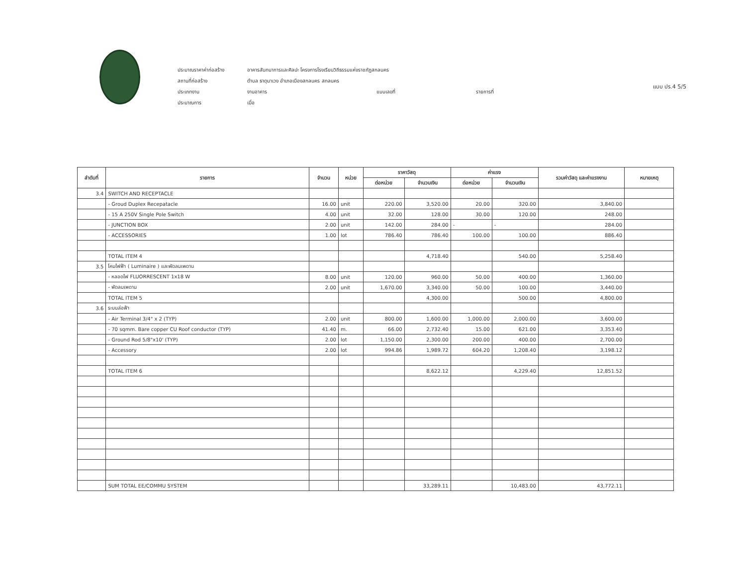แบบ ปร.4 5/5
ประมาณราคาค่าก่อสร้าง อาคารสันทนาการและศิลปะ โครงการโรงเรียนวิถีธรรมแห่งราชภัฏสกลนคร
สถานที่ก่อสร้าง ตำบล ธาตุนาเวง อำเภอเมืองสกลนคร สกลนคร
ประเภทงาน งานอาคาร แบบเลขที่ รายการที่
ประมาณการ เมื่อ
| ลำดับที่ | รายการ | จำนวน | หน่วย | ราคาวัสดุ | | ค่าแรง | | รวมค่าวัสดุ และค่าแรงงาน | หมายเหตุ |
| --- | --- | --- | --- | --- | --- | --- | --- | --- | --- |
| | | | | ต่อหน่วย | จำนวนเงิน | ต่อหน่วย | จำนวนเงิน | | |
| 3.4 | SWITCH AND RECEPTACLE | | | | | | | | |
| | - Groud Duplex Recepatacle | 16.00 | unit | 220.00 | 3,520.00 | 20.00 | 320.00 | 3,840.00 | |
| | - 15 A 250V Single Pole Switch | 4.00 | unit | 32.00 | 128.00 | 30.00 | 120.00 | 248.00 | |
| | - JUNCTION BOX | 2.00 | unit | 142.00 | 284.00 | - | - | 284.00 | |
| | - ACCESSORIES | 1.00 | lot | 786.40 | 786.40 | 100.00 | 100.00 | 886.40 | |
| | TOTAL ITEM 4 | | | | 4,718.40 | | 540.00 | 5,258.40 | |
| 3.5 | โคมไฟฟ้า ( Luminaire ) และพัดลมเพดาน | | | | | | | | |
| | - หลอดไฟ FLUORRESCENT 1x18 W | 8.00 | unit | 120.00 | 960.00 | 50.00 | 400.00 | 1,360.00 | |
| | - พัดลมเพดาน | 2.00 | unit | 1,670.00 | 3,340.00 | 50.00 | 100.00 | 3,440.00 | |
| | TOTAL ITEM 5 | | | | 4,300.00 | | 500.00 | 4,800.00 | |
| 3.6 | ระบบล่อฟ้า | | | | | | | | |
| | - Air Terminal 3/4" x 2 (TYP) | 2.00 | unit | 800.00 | 1,600.00 | 1,000.00 | 2,000.00 | 3,600.00 | |
| | - 70 sqmm. Bare copper CU Roof conductor (TYP) | 41.40 | m. | 66.00 | 2,732.40 | 15.00 | 621.00 | 3,353.40 | |
| | - Ground Rod 5/8"x10' (TYP) | 2.00 | lot | 1,150.00 | 2,300.00 | 200.00 | 400.00 | 2,700.00 | |
| | - Accessory | 2.00 | lot | 994.86 | 1,989.72 | 604.20 | 1,208.40 | 3,198.12 | |
| | TOTAL ITEM 6 | | | | 8,622.12 | | 4,229.40 | 12,851.52 | |
| | SUM TOTAL EE/COMMU SYSTEM | | | | 33,289.11 | | 10,483.00 | 43,772.11 | |